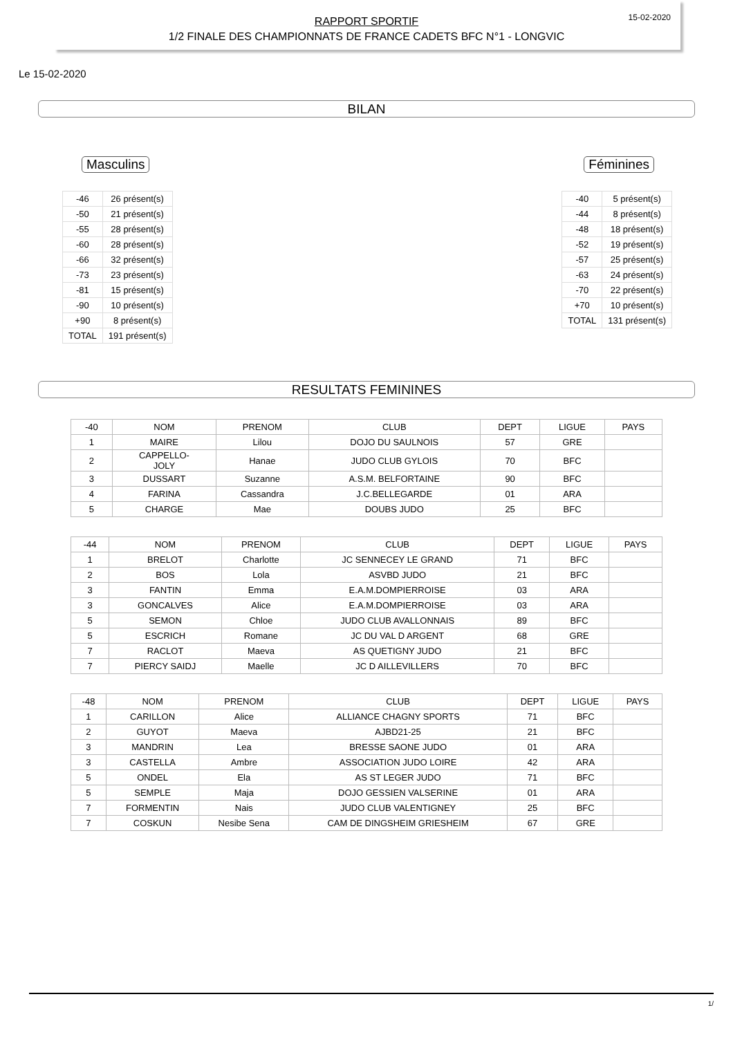15-02-2020
RAPPORT SPORTIF
1/2 FINALE DES CHAMPIONNATS DE FRANCE CADETS BFC N°1 - LONGVIC
Le 15-02-2020
BILAN
Masculins
| -46 | 26 présent(s) |
| -50 | 21 présent(s) |
| -55 | 28 présent(s) |
| -60 | 28 présent(s) |
| -66 | 32 présent(s) |
| -73 | 23 présent(s) |
| -81 | 15 présent(s) |
| -90 | 10 présent(s) |
| +90 | 8 présent(s) |
| TOTAL | 191 présent(s) |
Féminines
| -40 | 5 présent(s) |
| -44 | 8 présent(s) |
| -48 | 18 présent(s) |
| -52 | 19 présent(s) |
| -57 | 25 présent(s) |
| -63 | 24 présent(s) |
| -70 | 22 présent(s) |
| +70 | 10 présent(s) |
| TOTAL | 131 présent(s) |
RESULTATS FEMININES
| -40 | NOM | PRENOM | CLUB | DEPT | LIGUE | PAYS |
| 1 | MAIRE | Lilou | DOJO DU SAULNOIS | 57 | GRE | |
| 2 | CAPPELLO- JOLY | Hanae | JUDO CLUB GYLOIS | 70 | BFC | |
| 3 | DUSSART | Suzanne | A.S.M. BELFORTAINE | 90 | BFC | |
| 4 | FARINA | Cassandra | J.C.BELLEGARDE | 01 | ARA | |
| 5 | CHARGE | Mae | DOUBS JUDO | 25 | BFC | |
| -44 | NOM | PRENOM | CLUB | DEPT | LIGUE | PAYS |
| 1 | BRELOT | Charlotte | JC SENNECEY LE GRAND | 71 | BFC | |
| 2 | BOS | Lola | ASVBD JUDO | 21 | BFC | |
| 3 | FANTIN | Emma | E.A.M.DOMPIERROISE | 03 | ARA | |
| 3 | GONCALVES | Alice | E.A.M.DOMPIERROISE | 03 | ARA | |
| 5 | SEMON | Chloe | JUDO CLUB AVALLONNAIS | 89 | BFC | |
| 5 | ESCRICH | Romane | JC DU VAL D ARGENT | 68 | GRE | |
| 7 | RACLOT | Maeva | AS QUETIGNY JUDO | 21 | BFC | |
| 7 | PIERCY SAIDJ | Maelle | JC D AILLEVILLERS | 70 | BFC | |
| -48 | NOM | PRENOM | CLUB | DEPT | LIGUE | PAYS |
| 1 | CARILLON | Alice | ALLIANCE CHAGNY SPORTS | 71 | BFC | |
| 2 | GUYOT | Maeva | AJBD21-25 | 21 | BFC | |
| 3 | MANDRIN | Lea | BRESSE SAONE JUDO | 01 | ARA | |
| 3 | CASTELLA | Ambre | ASSOCIATION JUDO LOIRE | 42 | ARA | |
| 5 | ONDEL | Ela | AS ST LEGER JUDO | 71 | BFC | |
| 5 | SEMPLE | Maja | DOJO GESSIEN VALSERINE | 01 | ARA | |
| 7 | FORMENTIN | Nais | JUDO CLUB VALENTIGNEY | 25 | BFC | |
| 7 | COSKUN | Nesibe Sena | CAM DE DINGSHEIM GRIESHEIM | 67 | GRE | |
1/